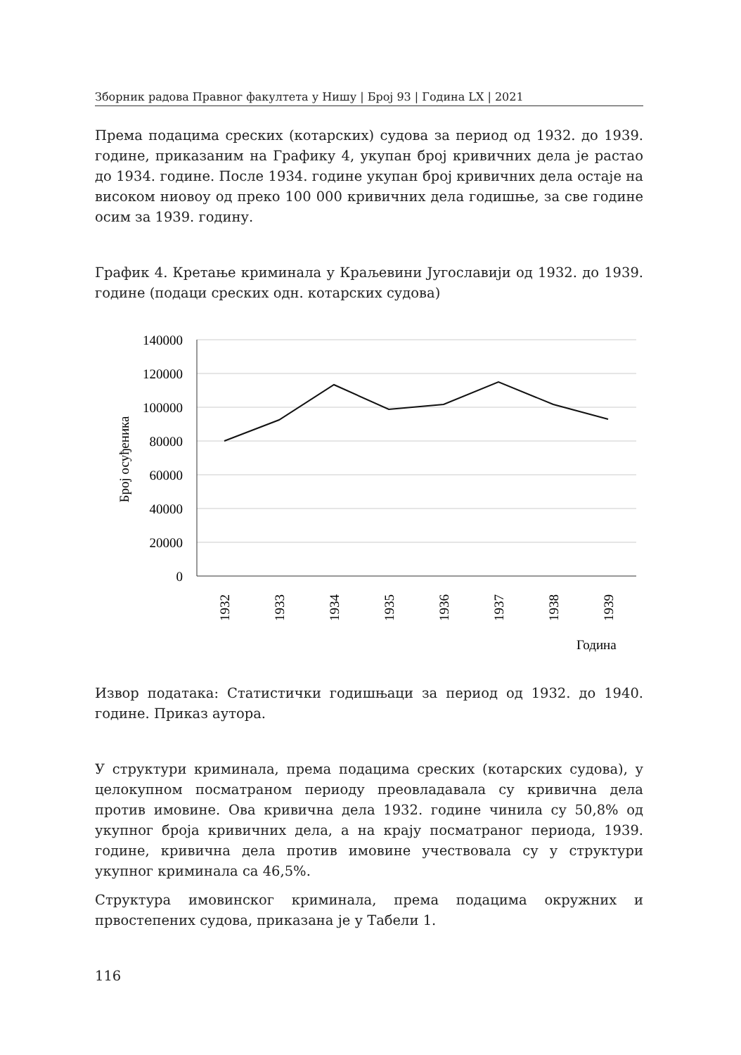Зборник радова Правног факултета у Нишу | Број 93 | Година LX | 2021
Према подацима среских (котарских) судова за период од 1932. до 1939. године, приказаним на Графику 4, укупан број кривичних дела је растао до 1934. године. После 1934. године укупан број кривичних дела остаје на високом ниовоу од преко 100 000 кривичних дела годишње, за све године осим за 1939. годину.
График 4. Кретање криминала у Краљевини Југославији од 1932. до 1939. године (подаци среских одн. котарских судова)
140000
120000
100000
80000
60000
40000
20000
0
Број осуђеника
1932
1933
1934
1935
1936
1937
1938
1939
Година
Извор података: Статистички годишњаци за период од 1932. до 1940. године. Приказ аутора.
У структури криминала, према подацима среских (котарских судова), у целокупном посматраном периоду преовладавала су кривична дела против имовине. Ова кривична дела 1932. године чинила су 50,8% од укупног броја кривичних дела, а на крају посматраног периода, 1939. године, кривична дела против имовине учествовала су у структури укупног криминала са 46,5%.
Структура имовинског криминала, према подацима окружних и првостепених судова, приказана је у Табели 1.
116